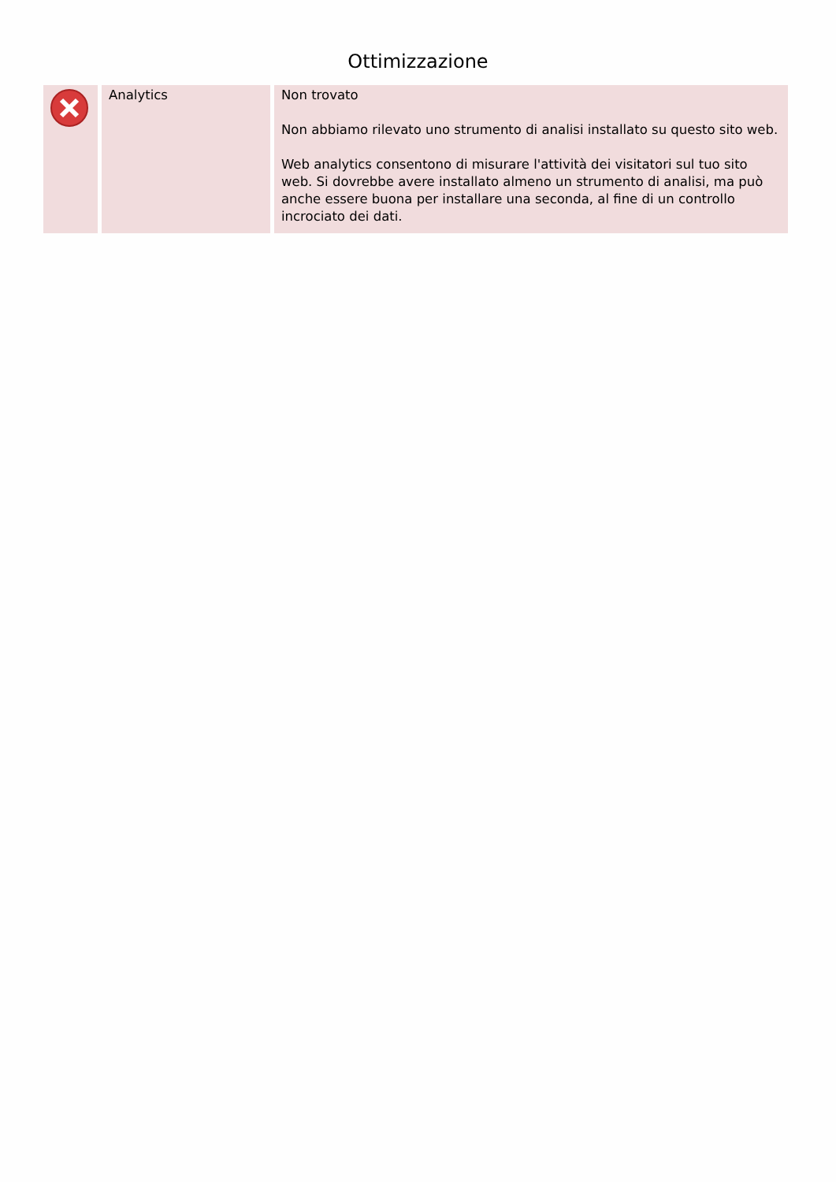Ottimizzazione
| | Analytics | Non trovato Non abbiamo rilevato uno strumento di analisi installato su questo sito web. Web analytics consentono di misurare l'attività dei visitatori sul tuo sito web. Si dovrebbe avere installato almeno un strumento di analisi, ma può anche essere buona per installare una seconda, al fine di un controllo incrociato dei dati. |